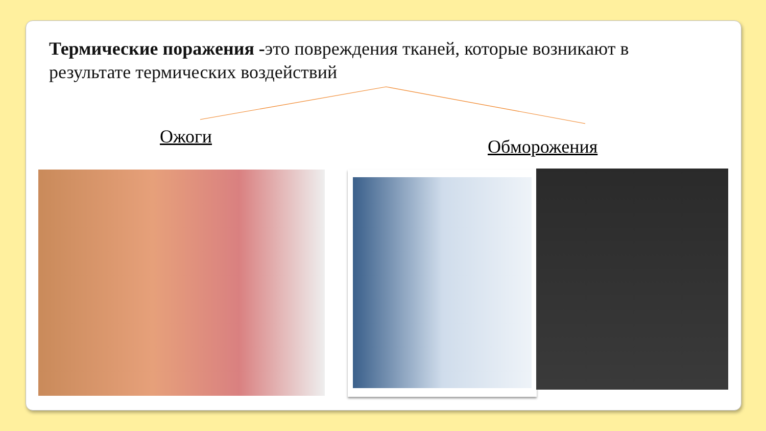Термические поражения -это повреждения тканей, которые возникают в результате термических воздействий
Ожоги Обморожения